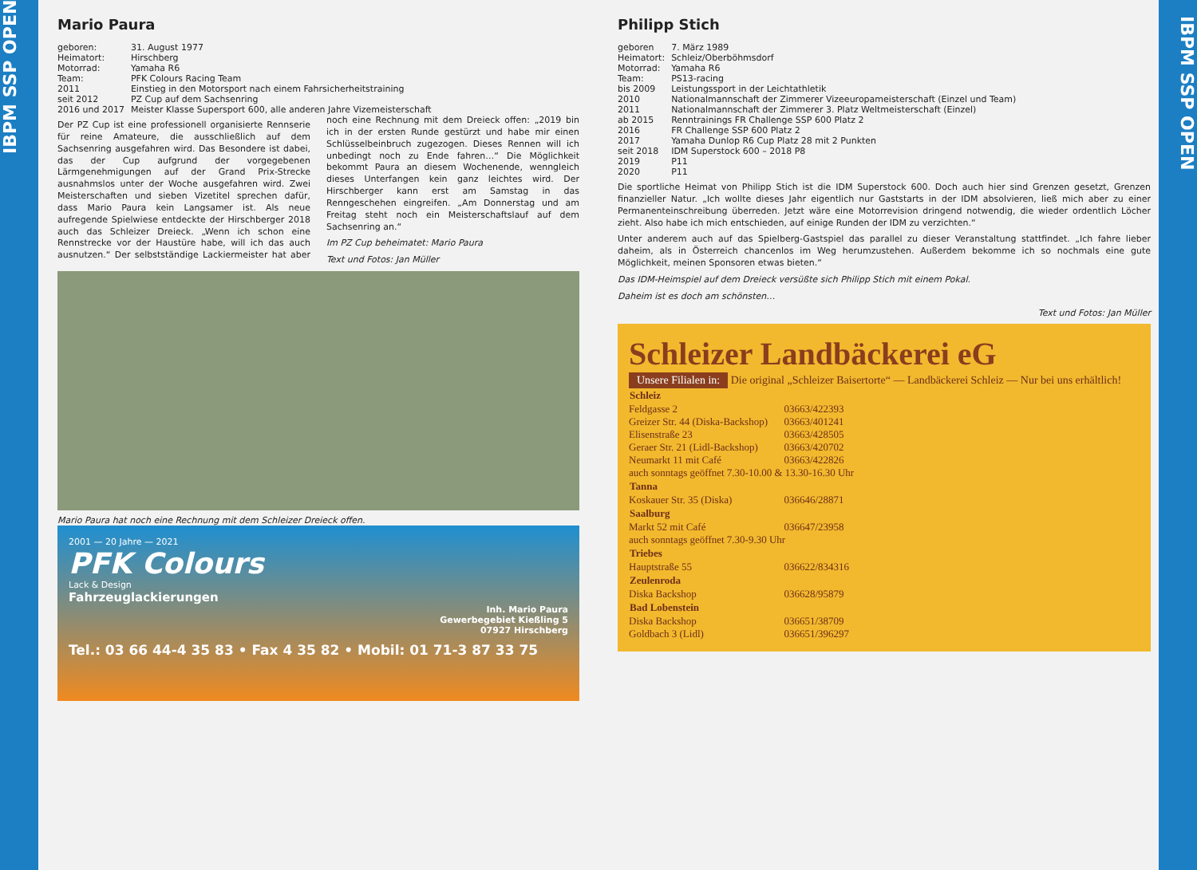IBPM SSP OPEN
Mario Paura
| geboren: | 31. August 1977 |
| Heimatort: | Hirschberg |
| Motorrad: | Yamaha R6 |
| Team: | PFK Colours Racing Team |
| 2011 | Einstieg in den Motorsport nach einem Fahrsicherheitstraining |
| seit 2012 | PZ Cup auf dem Sachsenring |
| 2016 und 2017 | Meister Klasse Supersport 600, alle anderen Jahre Vizemeisterschaft |
Der PZ Cup ist eine professionell organisierte Rennserie für reine Amateure, die ausschließlich auf dem Sachsenring ausgefahren wird. Das Besondere ist dabei, das der Cup aufgrund der vorgegebenen Lärmgenehmigungen auf der Grand Prix-Strecke ausnahmslos unter der Woche ausgefahren wird. Zwei Meisterschaften und sieben Vizetitel sprechen dafür, dass Mario Paura kein Langsamer ist. Als neue aufregende Spielwiese entdeckte der Hirschberger 2018 auch das Schleizer Dreieck. „Wenn ich schon eine Rennstrecke vor der Haustüre habe, will ich das auch ausnutzen.“ Der selbstständige Lackiermeister hat aber noch eine Rechnung mit dem Dreieck offen: „2019 bin ich in der ersten Runde gestürzt und habe mir einen Schlüsselbeinbruch zugezogen. Dieses Rennen will ich unbedingt noch zu Ende fahren…“ Die Möglichkeit bekommt Paura an diesem Wochenende, wenngleich dieses Unterfangen kein ganz leichtes wird. Der Hirschberger kann erst am Samstag in das Renngeschehen eingreifen. „Am Donnerstag und am Freitag steht noch ein Meisterschaftslauf auf dem Sachsenring an.“
Im PZ Cup beheimatet: Mario Paura
Text und Fotos: Jan Müller
Mario Paura hat noch eine Rechnung mit dem Schleizer Dreieck offen.
2001 — 20 Jahre — 2021
PFK Colours
Lack & Design
Fahrzeuglackierungen
Inh. Mario Paura
Gewerbegebiet Kießling 5
07927 Hirschberg
Tel.: 03 66 44-4 35 83 • Fax 4 35 82 • Mobil: 01 71-3 87 33 75
Philipp Stich
| geboren | 7. März 1989 |
| Heimatort: | Schleiz/Oberböhmsdorf |
| Motorrad: | Yamaha R6 |
| Team: | PS13-racing |
| bis 2009 | Leistungssport in der Leichtathletik |
| 2010 | Nationalmannschaft der Zimmerer Vizeeuropameisterschaft (Einzel und Team) |
| 2011 | Nationalmannschaft der Zimmerer 3. Platz Weltmeisterschaft (Einzel) |
| ab 2015 | Renntrainings FR Challenge SSP 600 Platz 2 |
| 2016 | FR Challenge SSP 600 Platz 2 |
| 2017 | Yamaha Dunlop R6 Cup Platz 28 mit 2 Punkten |
| seit 2018 | IDM Superstock 600 – 2018 P8 |
| 2019 | P11 |
| 2020 | P11 |
Die sportliche Heimat von Philipp Stich ist die IDM Superstock 600. Doch auch hier sind Grenzen gesetzt, Grenzen finanzieller Natur. „Ich wollte dieses Jahr eigentlich nur Gaststarts in der IDM absolvieren, ließ mich aber zu einer Permanenteinschreibung überreden. Jetzt wäre eine Motorrevision dringend notwendig, die wieder ordentlich Löcher zieht. Also habe ich mich entschieden, auf einige Runden der IDM zu verzichten.“
Unter anderem auch auf das Spielberg-Gastspiel das parallel zu dieser Veranstaltung stattfindet. „Ich fahre lieber daheim, als in Österreich chancenlos im Weg herumzustehen. Außerdem bekomme ich so nochmals eine gute Möglichkeit, meinen Sponsoren etwas bieten.“
Das IDM-Heimspiel auf dem Dreieck versüßte sich Philipp Stich mit einem Pokal.
Daheim ist es doch am schönsten…
Text und Fotos: Jan Müller
Schleizer Landbäckerei eG
Unsere Filialen in:
Die original „Schleizer Baisertorte“ — Landbäckerei Schleiz — Nur bei uns erhältlich!
| Schleiz | |
| --- | --- |
| Feldgasse 2 | 03663/422393 |
| Greizer Str. 44 (Diska-Backshop) | 03663/401241 |
| Elisenstraße 23 | 03663/428505 |
| Geraer Str. 21 (Lidl-Backshop) | 03663/420702 |
| Neumarkt 11 mit Café | 03663/422826 |
| auch sonntags geöffnet 7.30-10.00 & 13.30-16.30 Uhr | |
| Tanna | |
| Koskauer Str. 35 (Diska) | 036646/28871 |
| Saalburg | |
| Markt 52 mit Café | 036647/23958 |
| auch sonntags geöffnet 7.30-9.30 Uhr | |
| Triebes | |
| Hauptstraße 55 | 036622/834316 |
| Zeulenroda | |
| Diska Backshop | 036628/95879 |
| Bad Lobenstein | |
| Diska Backshop | 036651/38709 |
| Goldbach 3 (Lidl) | 036651/396297 |
IBPM SSP OPEN